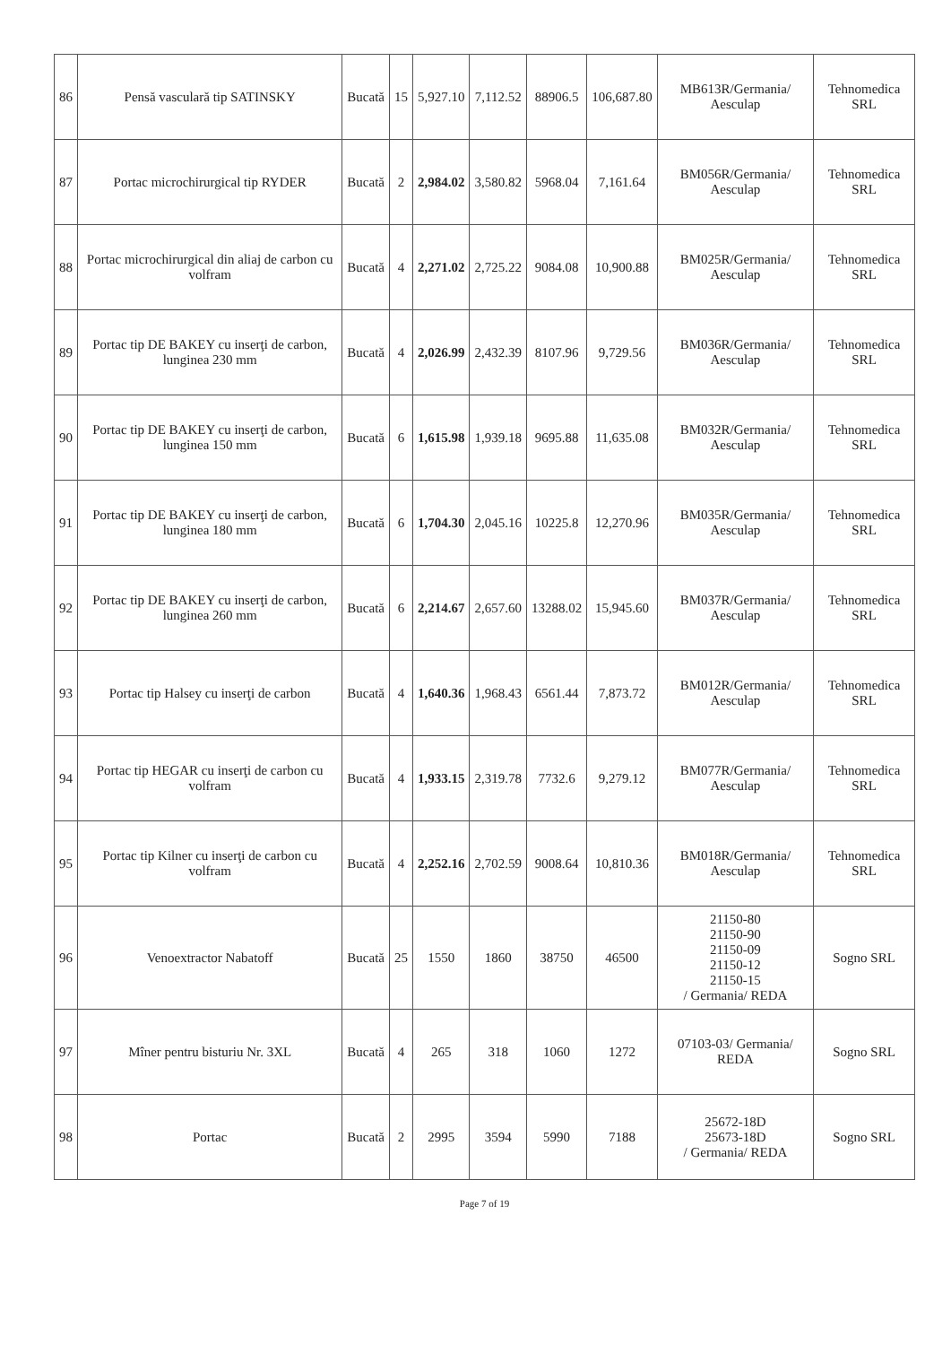| 86 | Pensă vasculară tip SATINSKY | Bucată | 15 | 5,927.10 | 7,112.52 | 88906.5 | 106,687.80 | MB613R/Germania/ Aesculap | Tehnomedica SRL |
| 87 | Portac microchirurgical tip RYDER | Bucată | 2 | 2,984.02 | 3,580.82 | 5968.04 | 7,161.64 | BM056R/Germania/ Aesculap | Tehnomedica SRL |
| 88 | Portac microchirurgical din aliaj de carbon cu volfram | Bucată | 4 | 2,271.02 | 2,725.22 | 9084.08 | 10,900.88 | BM025R/Germania/ Aesculap | Tehnomedica SRL |
| 89 | Portac tip DE BAKEY cu inserţi de carbon, lunginea 230 mm | Bucată | 4 | 2,026.99 | 2,432.39 | 8107.96 | 9,729.56 | BM036R/Germania/ Aesculap | Tehnomedica SRL |
| 90 | Portac tip DE BAKEY cu inserţi de carbon, lunginea 150 mm | Bucată | 6 | 1,615.98 | 1,939.18 | 9695.88 | 11,635.08 | BM032R/Germania/ Aesculap | Tehnomedica SRL |
| 91 | Portac tip DE BAKEY cu inserţi de carbon, lunginea 180 mm | Bucată | 6 | 1,704.30 | 2,045.16 | 10225.8 | 12,270.96 | BM035R/Germania/ Aesculap | Tehnomedica SRL |
| 92 | Portac tip DE BAKEY cu inserţi de carbon, lunginea 260 mm | Bucată | 6 | 2,214.67 | 2,657.60 | 13288.02 | 15,945.60 | BM037R/Germania/ Aesculap | Tehnomedica SRL |
| 93 | Portac tip Halsey cu inserţi de carbon | Bucată | 4 | 1,640.36 | 1,968.43 | 6561.44 | 7,873.72 | BM012R/Germania/ Aesculap | Tehnomedica SRL |
| 94 | Portac tip HEGAR cu inserţi de carbon cu volfram | Bucată | 4 | 1,933.15 | 2,319.78 | 7732.6 | 9,279.12 | BM077R/Germania/ Aesculap | Tehnomedica SRL |
| 95 | Portac tip Kilner cu inserţi de carbon cu volfram | Bucată | 4 | 2,252.16 | 2,702.59 | 9008.64 | 10,810.36 | BM018R/Germania/ Aesculap | Tehnomedica SRL |
| 96 | Venoextractor Nabatoff | Bucată | 25 | 1550 | 1860 | 38750 | 46500 | 21150-80 21150-90 21150-09 21150-12 21150-15 / Germania/ REDA | Sogno SRL |
| 97 | Mîner pentru bisturiu Nr. 3XL | Bucată | 4 | 265 | 318 | 1060 | 1272 | 07103-03/ Germania/ REDA | Sogno SRL |
| 98 | Portac | Bucată | 2 | 2995 | 3594 | 5990 | 7188 | 25672-18D 25673-18D / Germania/ REDA | Sogno SRL |
Page 7 of 19